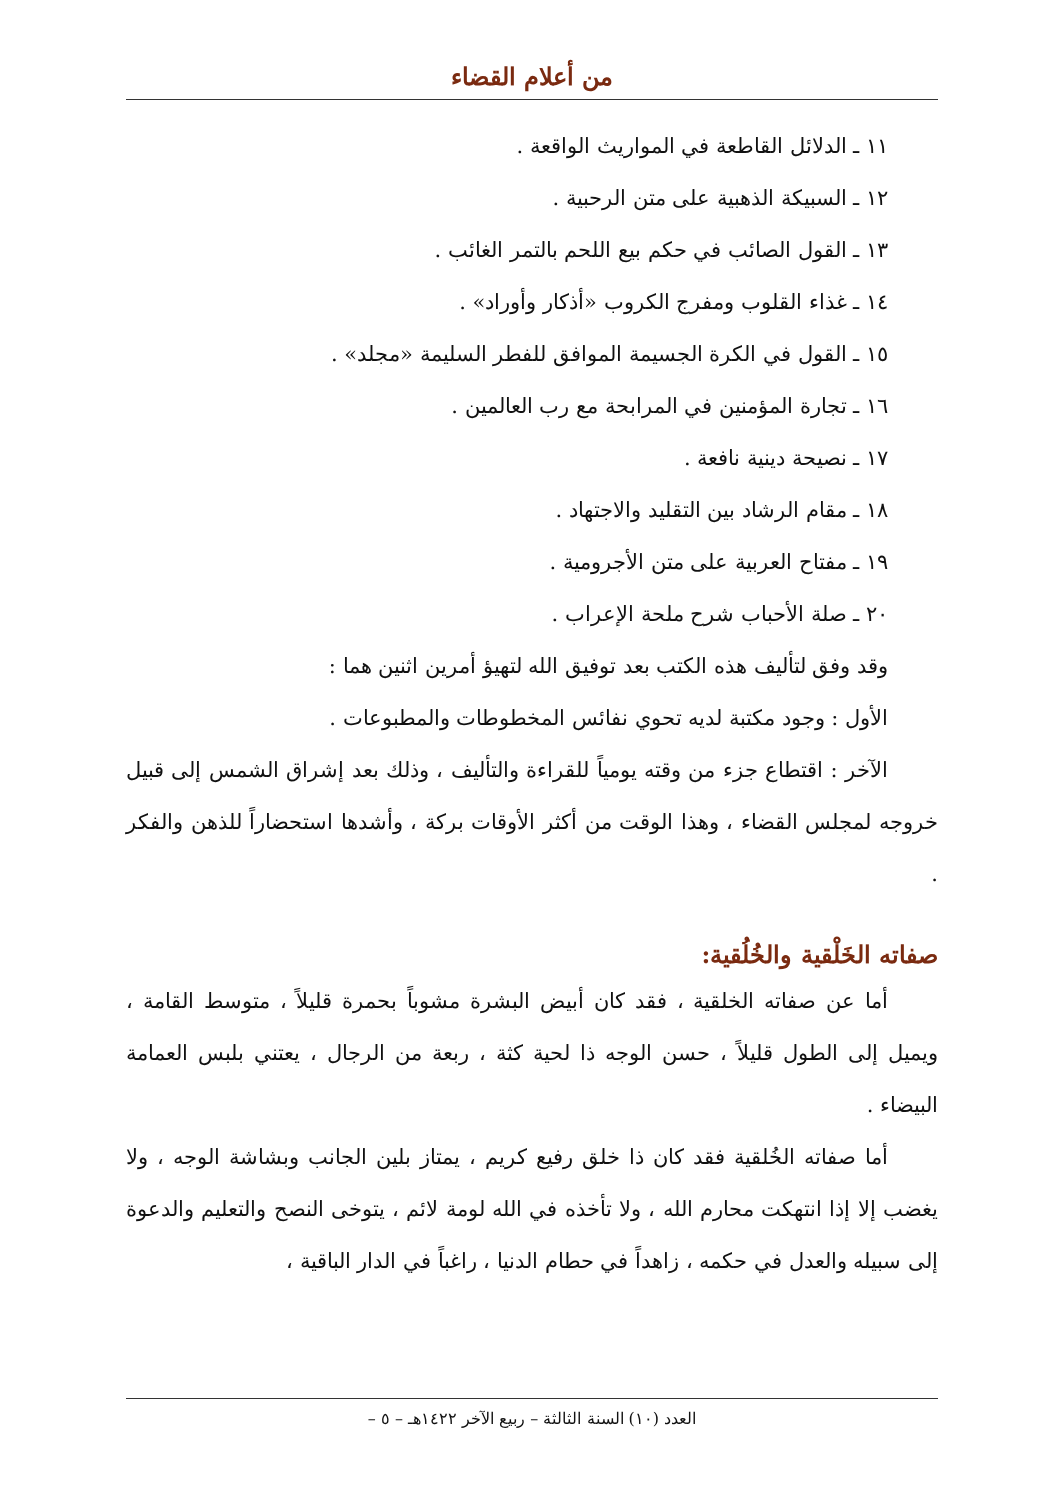من أعلام القضاء
١١ ـ الدلائل القاطعة في المواريث الواقعة .
١٢ ـ السبيكة الذهبية على متن الرحبية .
١٣ ـ القول الصائب في حكم بيع اللحم بالتمر الغائب .
١٤ ـ غذاء القلوب ومفرج الكروب «أذكار وأوراد» .
١٥ ـ القول في الكرة الجسيمة الموافق للفطر السليمة «مجلد» .
١٦ ـ تجارة المؤمنين في المرابحة مع رب العالمين .
١٧ ـ نصيحة دينية نافعة .
١٨ ـ مقام الرشاد بين التقليد والاجتهاد .
١٩ ـ مفتاح العربية على متن الأجرومية .
٢٠ ـ صلة الأحباب شرح ملحة الإعراب .
وقد وفق لتأليف هذه الكتب بعد توفيق الله لتهيؤ أمرين اثنين هما :
الأول : وجود مكتبة لديه تحوي نفائس المخطوطات والمطبوعات .
الآخر : اقتطاع جزء من وقته يومياً للقراءة والتأليف ، وذلك بعد إشراق الشمس إلى قبيل خروجه لمجلس القضاء ، وهذا الوقت من أكثر الأوقات بركة ، وأشدها استحضاراً للذهن والفكر .
صفاته الخَلْقية والخُلُقية:
أما عن صفاته الخلقية ، فقد كان أبيض البشرة مشوباً بحمرة قليلاً ، متوسط القامة ، ويميل إلى الطول قليلاً ، حسن الوجه ذا لحية كثة ، ربعة من الرجال ، يعتني بلبس العمامة البيضاء .
أما صفاته الخُلقية فقد كان ذا خلق رفيع كريم ، يمتاز بلين الجانب وبشاشة الوجه ، ولا يغضب إلا إذا انتهكت محارم الله ، ولا تأخذه في الله لومة لائم ، يتوخى النصح والتعليم والدعوة إلى سبيله والعدل في حكمه ، زاهداً في حطام الدنيا ، راغباً في الدار الباقية ،
العدد (١٠) السنة الثالثة – ربيع الآخر ١٤٢٢هـ – ٥ –